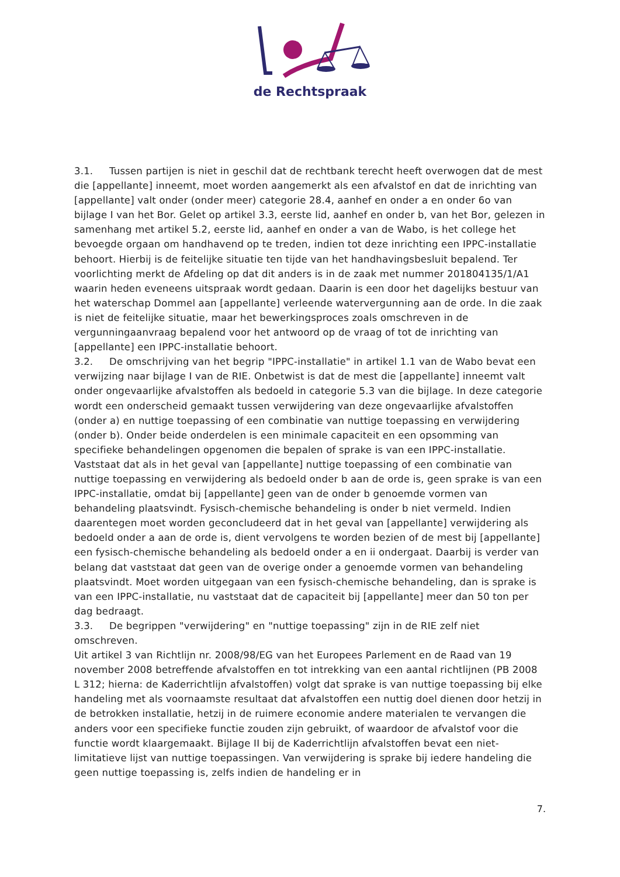de Rechtspraak
3.1. Tussen partijen is niet in geschil dat de rechtbank terecht heeft overwogen dat de mest die [appellante] inneemt, moet worden aangemerkt als een afvalstof en dat de inrichting van [appellante] valt onder (onder meer) categorie 28.4, aanhef en onder a en onder 6o van bijlage I van het Bor. Gelet op artikel 3.3, eerste lid, aanhef en onder b, van het Bor, gelezen in samenhang met artikel 5.2, eerste lid, aanhef en onder a van de Wabo, is het college het bevoegde orgaan om handhavend op te treden, indien tot deze inrichting een IPPC-installatie behoort. Hierbij is de feitelijke situatie ten tijde van het handhavingsbesluit bepalend. Ter voorlichting merkt de Afdeling op dat dit anders is in de zaak met nummer 201804135/1/A1 waarin heden eveneens uitspraak wordt gedaan. Daarin is een door het dagelijks bestuur van het waterschap Dommel aan [appellante] verleende watervergunning aan de orde. In die zaak is niet de feitelijke situatie, maar het bewerkingsproces zoals omschreven in de vergunningaanvraag bepalend voor het antwoord op de vraag of tot de inrichting van [appellante] een IPPC-installatie behoort.
3.2. De omschrijving van het begrip "IPPC-installatie" in artikel 1.1 van de Wabo bevat een verwijzing naar bijlage I van de RIE. Onbetwist is dat de mest die [appellante] inneemt valt onder ongevaarlijke afvalstoffen als bedoeld in categorie 5.3 van die bijlage. In deze categorie wordt een onderscheid gemaakt tussen verwijdering van deze ongevaarlijke afvalstoffen (onder a) en nuttige toepassing of een combinatie van nuttige toepassing en verwijdering (onder b). Onder beide onderdelen is een minimale capaciteit en een opsomming van specifieke behandelingen opgenomen die bepalen of sprake is van een IPPC-installatie.
Vaststaat dat als in het geval van [appellante] nuttige toepassing of een combinatie van nuttige toepassing en verwijdering als bedoeld onder b aan de orde is, geen sprake is van een IPPC-installatie, omdat bij [appellante] geen van de onder b genoemde vormen van behandeling plaatsvindt. Fysisch-chemische behandeling is onder b niet vermeld. Indien daarentegen moet worden geconcludeerd dat in het geval van [appellante] verwijdering als bedoeld onder a aan de orde is, dient vervolgens te worden bezien of de mest bij [appellante] een fysisch-chemische behandeling als bedoeld onder a en ii ondergaat. Daarbij is verder van belang dat vaststaat dat geen van de overige onder a genoemde vormen van behandeling plaatsvindt. Moet worden uitgegaan van een fysisch-chemische behandeling, dan is sprake is van een IPPC-installatie, nu vaststaat dat de capaciteit bij [appellante] meer dan 50 ton per dag bedraagt.
3.3. De begrippen "verwijdering" en "nuttige toepassing" zijn in de RIE zelf niet omschreven.
Uit artikel 3 van Richtlijn nr. 2008/98/EG van het Europees Parlement en de Raad van 19 november 2008 betreffende afvalstoffen en tot intrekking van een aantal richtlijnen (PB 2008 L 312; hierna: de Kaderrichtlijn afvalstoffen) volgt dat sprake is van nuttige toepassing bij elke handeling met als voornaamste resultaat dat afvalstoffen een nuttig doel dienen door hetzij in de betrokken installatie, hetzij in de ruimere economie andere materialen te vervangen die anders voor een specifieke functie zouden zijn gebruikt, of waardoor de afvalstof voor die functie wordt klaargemaakt. Bijlage II bij de Kaderrichtlijn afvalstoffen bevat een niet-limitatieve lijst van nuttige toepassingen. Van verwijdering is sprake bij iedere handeling die geen nuttige toepassing is, zelfs indien de handeling er in
7.